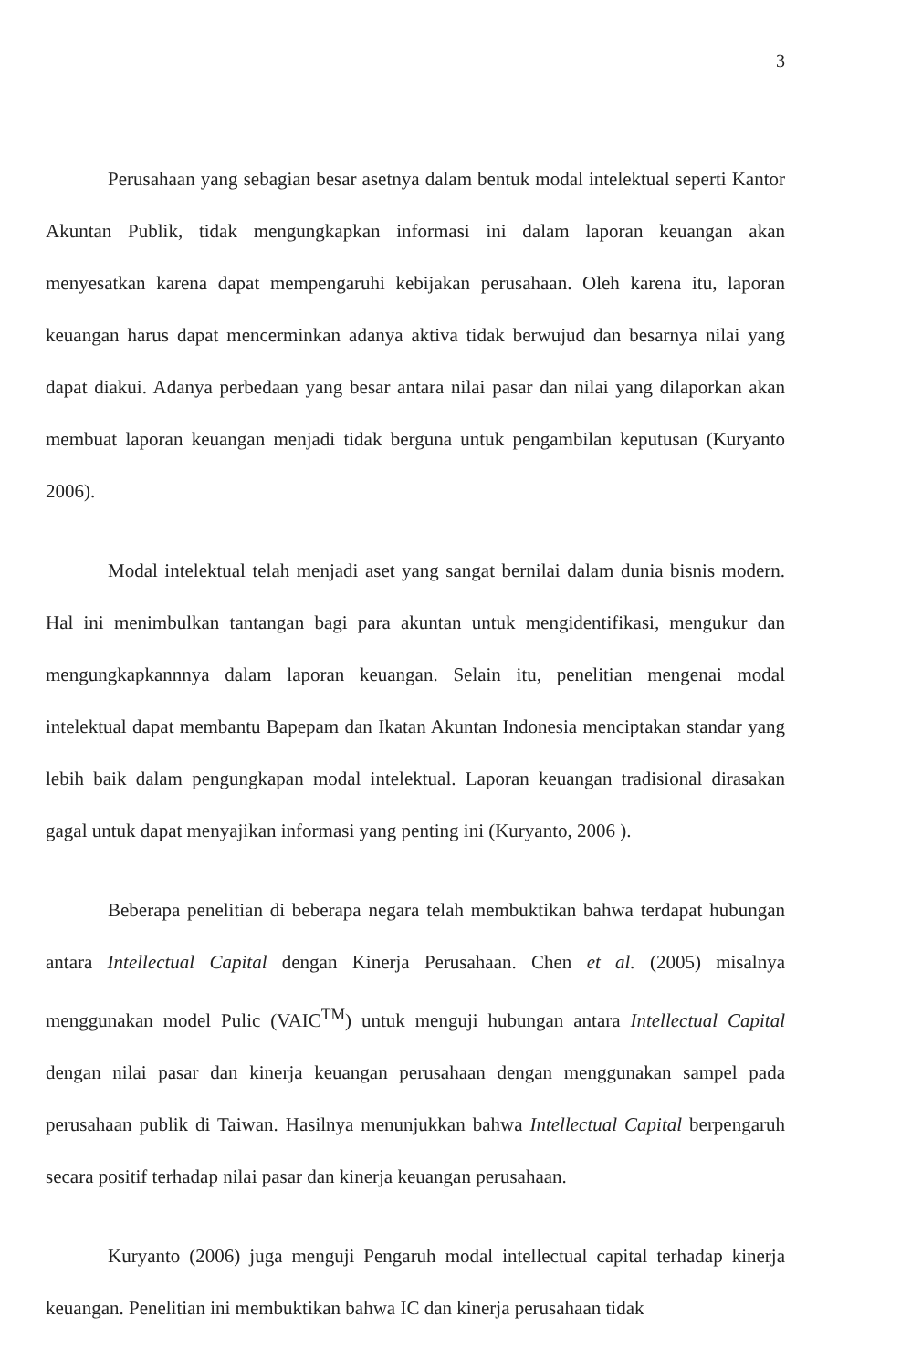3
Perusahaan yang sebagian besar asetnya dalam bentuk modal intelektual seperti Kantor Akuntan Publik, tidak mengungkapkan informasi ini dalam laporan keuangan akan menyesatkan karena dapat mempengaruhi kebijakan perusahaan. Oleh karena itu, laporan keuangan harus dapat mencerminkan adanya aktiva tidak berwujud dan besarnya nilai yang dapat diakui. Adanya perbedaan yang besar antara nilai pasar dan nilai yang dilaporkan akan membuat laporan keuangan menjadi tidak berguna untuk pengambilan keputusan (Kuryanto 2006).
Modal intelektual telah menjadi aset yang sangat bernilai dalam dunia bisnis modern. Hal ini menimbulkan tantangan bagi para akuntan untuk mengidentifikasi, mengukur dan mengungkapkannnya dalam laporan keuangan. Selain itu, penelitian mengenai modal intelektual dapat membantu Bapepam dan Ikatan Akuntan Indonesia menciptakan standar yang lebih baik dalam pengungkapan modal intelektual. Laporan keuangan tradisional dirasakan gagal untuk dapat menyajikan informasi yang penting ini (Kuryanto, 2006 ).
Beberapa penelitian di beberapa negara telah membuktikan bahwa terdapat hubungan antara Intellectual Capital dengan Kinerja Perusahaan. Chen et al. (2005) misalnya menggunakan model Pulic (VAIC<sup>TM</sup>) untuk menguji hubungan antara Intellectual Capital dengan nilai pasar dan kinerja keuangan perusahaan dengan menggunakan sampel pada perusahaan publik di Taiwan. Hasilnya menunjukkan bahwa Intellectual Capital berpengaruh secara positif terhadap nilai pasar dan kinerja keuangan perusahaan.
Kuryanto (2006) juga menguji Pengaruh modal intellectual capital terhadap kinerja keuangan. Penelitian ini membuktikan bahwa IC dan kinerja perusahaan tidak